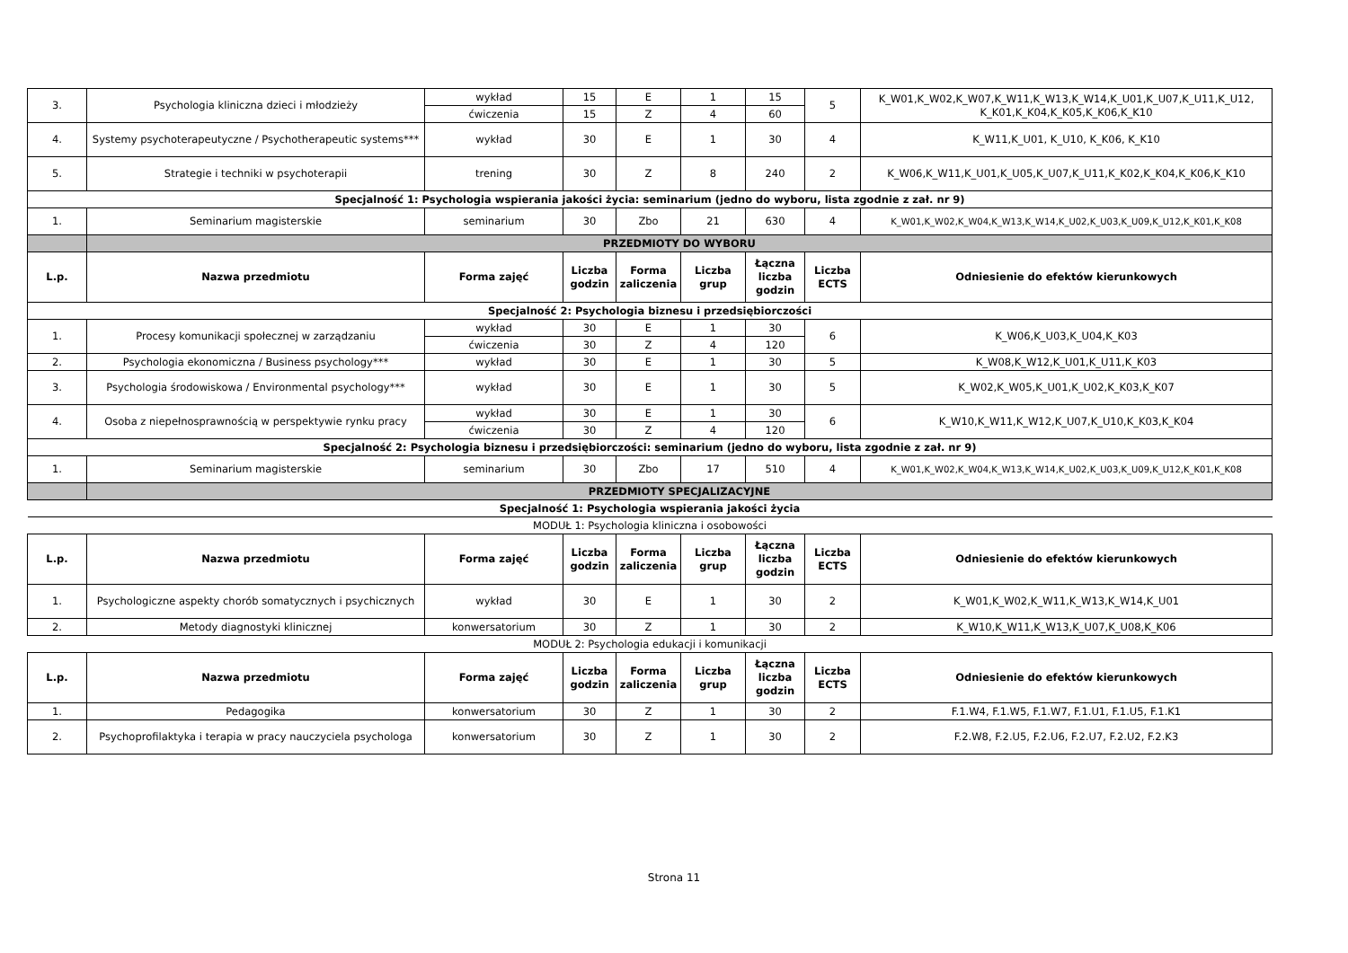| 3. | Psychologia kliniczna dzieci i młodzieży | wykład | 15 | E | 1 | 15 | 5 | K_W01,K_W02,K_W07,K_W11,K_W13,K_W14,K_U01,K_U07,K_U11,K_U12, K_K01,K_K04,K_K05,K_K06,K_K10 |
| | | ćwiczenia | 15 | Z | 4 | 60 | | |
| 4. | Systemy psychoterapeutyczne / Psychotherapeutic systems*** | wykład | 30 | E | 1 | 30 | 4 | K_W11,K_U01, K_U10, K_K06, K_K10 |
| 5. | Strategie i techniki w psychoterapii | trening | 30 | Z | 8 | 240 | 2 | K_W06,K_W11,K_U01,K_U05,K_U07,K_U11,K_K02,K_K04,K_K06,K_K10 |
| Specjalność 1: Psychologia wspierania jakości życia: seminarium (jedno do wyboru, lista zgodnie z zał. nr 9) | | | | | | | | |
| 1. | Seminarium magisterskie | seminarium | 30 | Zbo | 21 | 630 | 4 | K_W01,K_W02,K_W04,K_W13,K_W14,K_U02,K_U03,K_U09,K_U12,K_K01,K_K08 |
| | PRZEDMIOTY DO WYBORU | | | | | | | |
| L.p. | Nazwa przedmiotu | Forma zajęć | Liczba godzin | Forma zaliczenia | Liczba grup | Łączna liczba godzin | Liczba ECTS | Odniesienie do efektów kierunkowych |
| Specjalność 2: Psychologia biznesu i przedsiębiorczości | | | | | | | | |
| 1. | Procesy komunikacji społecznej w zarządzaniu | wykład | 30 | E | 1 | 30 | 6 | K_W06,K_U03,K_U04,K_K03 |
| | | ćwiczenia | 30 | Z | 4 | 120 | | |
| 2. | Psychologia ekonomiczna / Business psychology*** | wykład | 30 | E | 1 | 30 | 5 | K_W08,K_W12,K_U01,K_U11,K_K03 |
| 3. | Psychologia środowiskowa / Environmental psychology*** | wykład | 30 | E | 1 | 30 | 5 | K_W02,K_W05,K_U01,K_U02,K_K03,K_K07 |
| 4. | Osoba z niepełnosprawnością w perspektywie rynku pracy | wykład | 30 | E | 1 | 30 | 6 | K_W10,K_W11,K_W12,K_U07,K_U10,K_K03,K_K04 |
| | | ćwiczenia | 30 | Z | 4 | 120 | | |
| Specjalność 2: Psychologia biznesu i przedsiębiorczości: seminarium (jedno do wyboru, lista zgodnie z zał. nr 9) | | | | | | | | |
| 1. | Seminarium magisterskie | seminarium | 30 | Zbo | 17 | 510 | 4 | K_W01,K_W02,K_W04,K_W13,K_W14,K_U02,K_U03,K_U09,K_U12,K_K01,K_K08 |
| | PRZEDMIOTY SPECJALIZACYJNE | | | | | | | |
| Specjalność 1: Psychologia wspierania jakości życia | | | | | | | | |
| MODUŁ 1: Psychologia kliniczna i osobowości | | | | | | | | |
| L.p. | Nazwa przedmiotu | Forma zajęć | Liczba godzin | Forma zaliczenia | Liczba grup | Łączna liczba godzin | Liczba ECTS | Odniesienie do efektów kierunkowych |
| 1. | Psychologiczne aspekty chorób somatycznych i psychicznych | wykład | 30 | E | 1 | 30 | 2 | K_W01,K_W02,K_W11,K_W13,K_W14,K_U01 |
| 2. | Metody diagnostyki klinicznej | konwersatorium | 30 | Z | 1 | 30 | 2 | K_W10,K_W11,K_W13,K_U07,K_U08,K_K06 |
| MODUŁ 2: Psychologia edukacji i komunikacji | | | | | | | | |
| L.p. | Nazwa przedmiotu | Forma zajęć | Liczba godzin | Forma zaliczenia | Liczba grup | Łączna liczba godzin | Liczba ECTS | Odniesienie do efektów kierunkowych |
| 1. | Pedagogika | konwersatorium | 30 | Z | 1 | 30 | 2 | F.1.W4, F.1.W5, F.1.W7, F.1.U1, F.1.U5, F.1.K1 |
| 2. | Psychoprofilaktyka i terapia w pracy nauczyciela psychologa | konwersatorium | 30 | Z | 1 | 30 | 2 | F.2.W8, F.2.U5, F.2.U6, F.2.U7, F.2.U2, F.2.K3 |
Strona 11